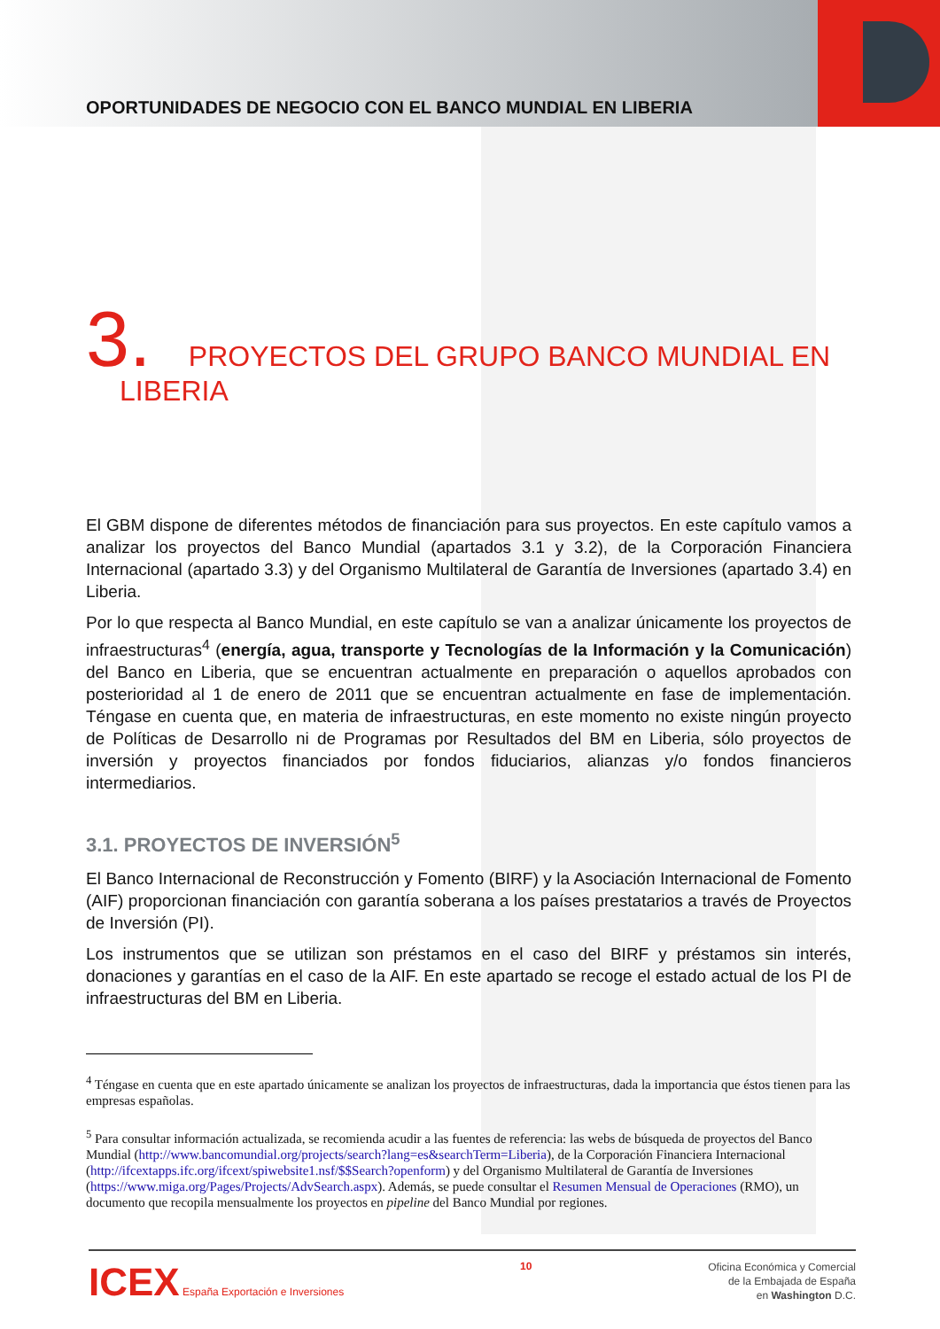OPORTUNIDADES DE NEGOCIO CON EL BANCO MUNDIAL EN LIBERIA
3. PROYECTOS DEL GRUPO BANCO MUNDIAL EN
LIBERIA
El GBM dispone de diferentes métodos de financiación para sus proyectos. En este capítulo vamos a analizar los proyectos del Banco Mundial (apartados 3.1 y 3.2), de la Corporación Financiera Internacional (apartado 3.3) y del Organismo Multilateral de Garantía de Inversiones (apartado 3.4) en Liberia.
Por lo que respecta al Banco Mundial, en este capítulo se van a analizar únicamente los proyectos de infraestructuras<sup>4</sup> (energía, agua, transporte y Tecnologías de la Información y la Comunicación) del Banco en Liberia, que se encuentran actualmente en preparación o aquellos aprobados con posterioridad al 1 de enero de 2011 que se encuentran actualmente en fase de implementación. Téngase en cuenta que, en materia de infraestructuras, en este momento no existe ningún proyecto de Políticas de Desarrollo ni de Programas por Resultados del BM en Liberia, sólo proyectos de inversión y proyectos financiados por fondos fiduciarios, alianzas y/o fondos financieros intermediarios.
3.1. PROYECTOS DE INVERSIÓN<sup>5</sup>
El Banco Internacional de Reconstrucción y Fomento (BIRF) y la Asociación Internacional de Fomento (AIF) proporcionan financiación con garantía soberana a los países prestatarios a través de Proyectos de Inversión (PI).
Los instrumentos que se utilizan son préstamos en el caso del BIRF y préstamos sin interés, donaciones y garantías en el caso de la AIF. En este apartado se recoge el estado actual de los PI de infraestructuras del BM en Liberia.
<sup>4</sup> Téngase en cuenta que en este apartado únicamente se analizan los proyectos de infraestructuras, dada la importancia que éstos tienen para las empresas españolas.
<sup>5</sup> Para consultar información actualizada, se recomienda acudir a las fuentes de referencia: las webs de búsqueda de proyectos del Banco Mundial (http://www.bancomundial.org/projects/search?lang=es&searchTerm=Liberia), de la Corporación Financiera Internacional (http://ifcextapps.ifc.org/ifcext/spiwebsite1.nsf/$$Search?openform) y del Organismo Multilateral de Garantía de Inversiones (https://www.miga.org/Pages/Projects/AdvSearch.aspx). Además, se puede consultar el Resumen Mensual de Operaciones (RMO), un documento que recopila mensualmente los proyectos en pipeline del Banco Mundial por regiones.
ICEX España Exportación e Inversiones
10
Oficina Económica y Comercial
de la Embajada de España
en Washington D.C.